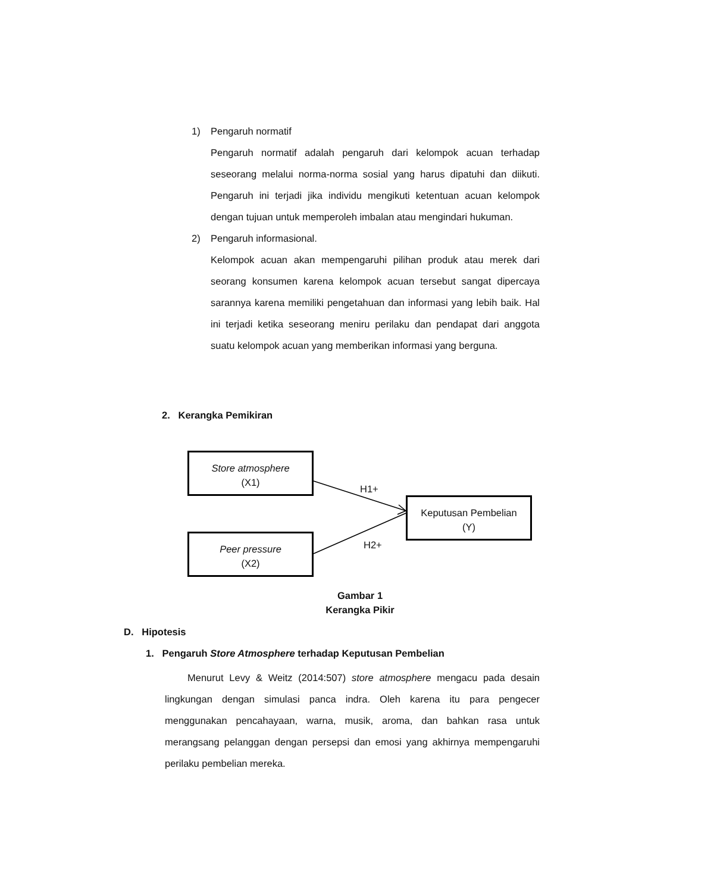1) Pengaruh normatif
Pengaruh normatif adalah pengaruh dari kelompok acuan terhadap seseorang melalui norma-norma sosial yang harus dipatuhi dan diikuti. Pengaruh ini terjadi jika individu mengikuti ketentuan acuan kelompok dengan tujuan untuk memperoleh imbalan atau mengindari hukuman.
2) Pengaruh informasional.
Kelompok acuan akan mempengaruhi pilihan produk atau merek dari seorang konsumen karena kelompok acuan tersebut sangat dipercaya sarannya karena memiliki pengetahuan dan informasi yang lebih baik. Hal ini terjadi ketika seseorang meniru perilaku dan pendapat dari anggota suatu kelompok acuan yang memberikan informasi yang berguna.
2. Kerangka Pemikiran
Store atmosphere
(X1)
Peer pressure
(X2)
Keputusan Pembelian
(Y)
H1+
H2+
Gambar 1
Kerangka Pikir
D. Hipotesis
1. Pengaruh Store Atmosphere terhadap Keputusan Pembelian
Menurut Levy & Weitz (2014:507) store atmosphere mengacu pada desain lingkungan dengan simulasi panca indra. Oleh karena itu para pengecer menggunakan pencahayaan, warna, musik, aroma, dan bahkan rasa untuk merangsang pelanggan dengan persepsi dan emosi yang akhirnya mempengaruhi perilaku pembelian mereka.